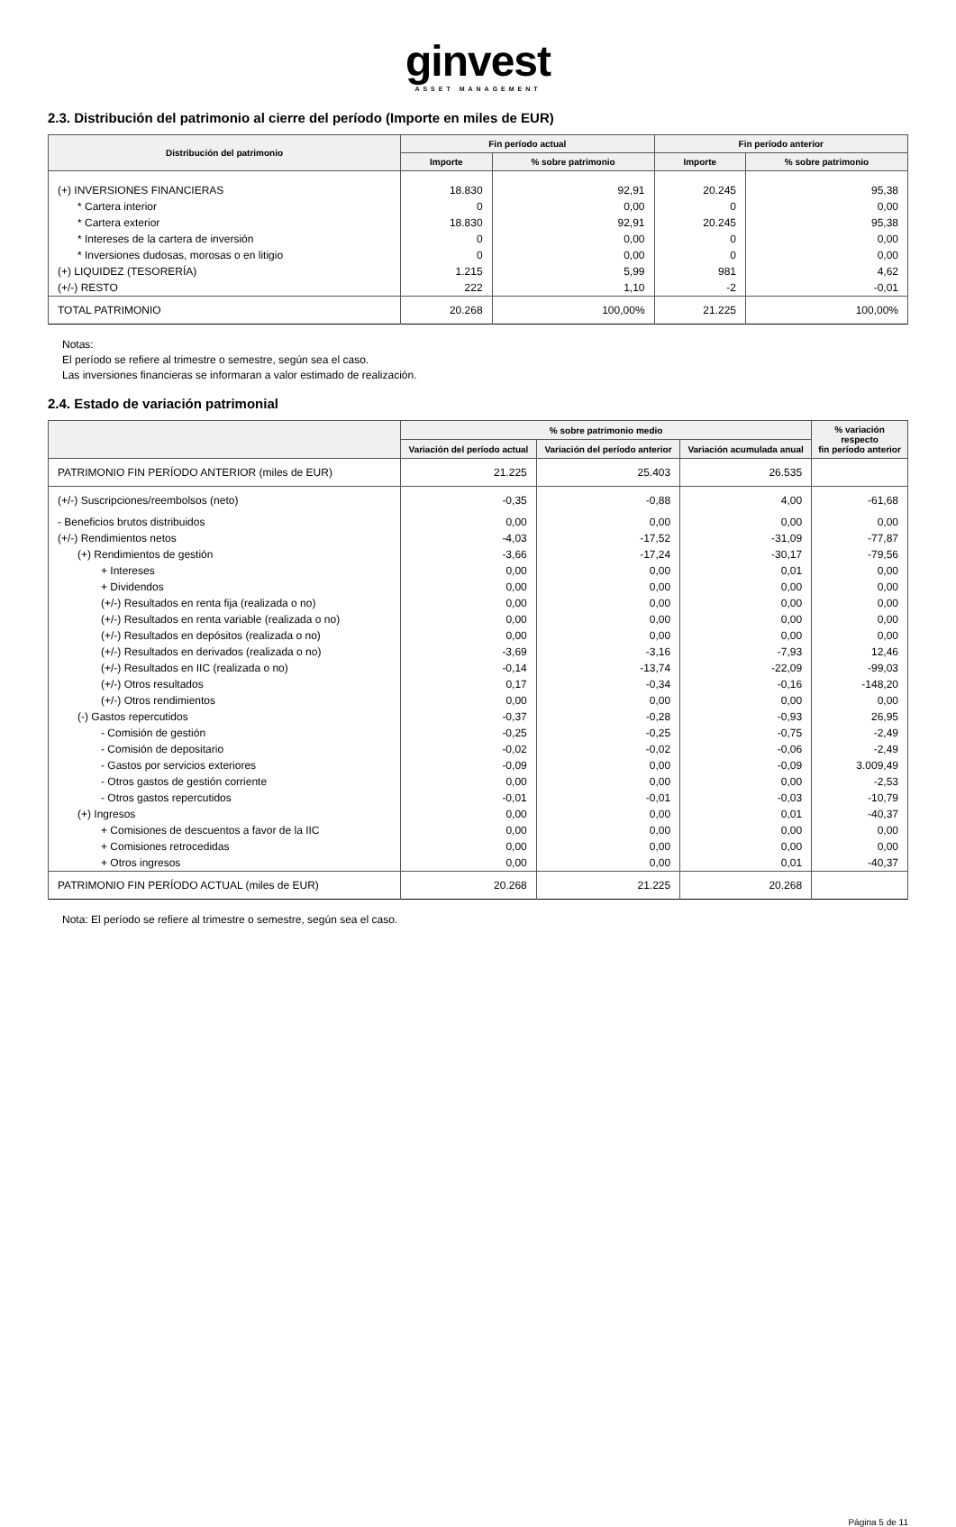ginvest
ASSET MANAGEMENT
2.3. Distribución del patrimonio al cierre del período (Importe en miles de EUR)
| Distribución del patrimonio | Fin período actual | | Fin período anterior | |
| --- | --- | --- | --- | --- |
| | Importe | % sobre patrimonio | Importe | % sobre patrimonio |
| (+) INVERSIONES FINANCIERAS | 18.830 | 92,91 | 20.245 | 95,38 |
| * Cartera interior | 0 | 0,00 | 0 | 0,00 |
| * Cartera exterior | 18.830 | 92,91 | 20.245 | 95,38 |
| * Intereses de la cartera de inversión | 0 | 0,00 | 0 | 0,00 |
| * Inversiones dudosas, morosas o en litigio | 0 | 0,00 | 0 | 0,00 |
| (+) LIQUIDEZ (TESORERÍA) | 1.215 | 5,99 | 981 | 4,62 |
| (+/-) RESTO | 222 | 1,10 | -2 | -0,01 |
| TOTAL PATRIMONIO | 20.268 | 100,00% | 21.225 | 100,00% |
Notas:
El período se refiere al trimestre o semestre, según sea el caso.
Las inversiones financieras se informaran a valor estimado de realización.
2.4. Estado de variación patrimonial
| | % sobre patrimonio medio | | | % variación respecto fin período anterior |
| --- | --- | --- | --- | --- |
| | Variación del período actual | Variación del período anterior | Variación acumulada anual | |
| PATRIMONIO FIN PERÍODO ANTERIOR (miles de EUR) | 21.225 | 25.403 | 26.535 | |
| (+/-) Suscripciones/reembolsos (neto) | -0,35 | -0,88 | 4,00 | -61,68 |
| - Beneficios brutos distribuidos | 0,00 | 0,00 | 0,00 | 0,00 |
| (+/-) Rendimientos netos | -4,03 | -17,52 | -31,09 | -77,87 |
| (+) Rendimientos de gestión | -3,66 | -17,24 | -30,17 | -79,56 |
| + Intereses | 0,00 | 0,00 | 0,01 | 0,00 |
| + Dividendos | 0,00 | 0,00 | 0,00 | 0,00 |
| (+/-) Resultados en renta fija (realizada o no) | 0,00 | 0,00 | 0,00 | 0,00 |
| (+/-) Resultados en renta variable (realizada o no) | 0,00 | 0,00 | 0,00 | 0,00 |
| (+/-) Resultados en depósitos (realizada o no) | 0,00 | 0,00 | 0,00 | 0,00 |
| (+/-) Resultados en derivados (realizada o no) | -3,69 | -3,16 | -7,93 | 12,46 |
| (+/-) Resultados en IIC (realizada o no) | -0,14 | -13,74 | -22,09 | -99,03 |
| (+/-) Otros resultados | 0,17 | -0,34 | -0,16 | -148,20 |
| (+/-) Otros rendimientos | 0,00 | 0,00 | 0,00 | 0,00 |
| (-) Gastos repercutidos | -0,37 | -0,28 | -0,93 | 26,95 |
| - Comisión de gestión | -0,25 | -0,25 | -0,75 | -2,49 |
| - Comisión de depositario | -0,02 | -0,02 | -0,06 | -2,49 |
| - Gastos por servicios exteriores | -0,09 | 0,00 | -0,09 | 3.009,49 |
| - Otros gastos de gestión corriente | 0,00 | 0,00 | 0,00 | -2,53 |
| - Otros gastos repercutidos | -0,01 | -0,01 | -0,03 | -10,79 |
| (+) Ingresos | 0,00 | 0,00 | 0,01 | -40,37 |
| + Comisiones de descuentos a favor de la IIC | 0,00 | 0,00 | 0,00 | 0,00 |
| + Comisiones retrocedidas | 0,00 | 0,00 | 0,00 | 0,00 |
| + Otros ingresos | 0,00 | 0,00 | 0,01 | -40,37 |
| PATRIMONIO FIN PERÍODO ACTUAL (miles de EUR) | 20.268 | 21.225 | 20.268 | |
Nota: El período se refiere al trimestre o semestre, según sea el caso.
Página 5 de 11